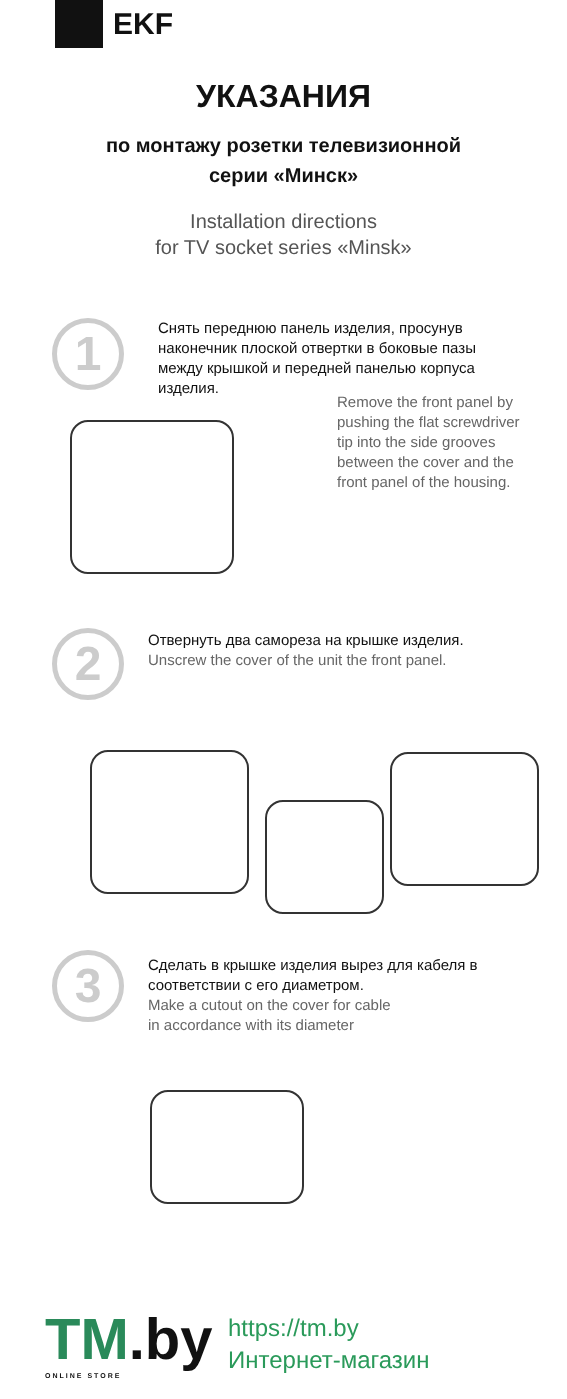EKF
УКАЗАНИЯ
по монтажу розетки телевизионной
серии «Минск»
Installation directions
for TV socket series «Minsk»
1
Снять переднюю панель изделия, просунув наконечник плоской отвертки в боковые пазы между крышкой и передней панелью корпуса изделия.
Remove the front panel by pushing the flat screwdriver tip into the side grooves between the cover and the front panel of the housing.
2
Отвернуть два самореза на крышке изделия.
Unscrew the cover of the unit the front panel.
3
Сделать в крышке изделия вырез для кабеля в соответствии с его диаметром.
Make a cutout on the cover for cable
in accordance with its diameter
TM.by
ONLINE STORE
https://tm.by
Интернет-магазин